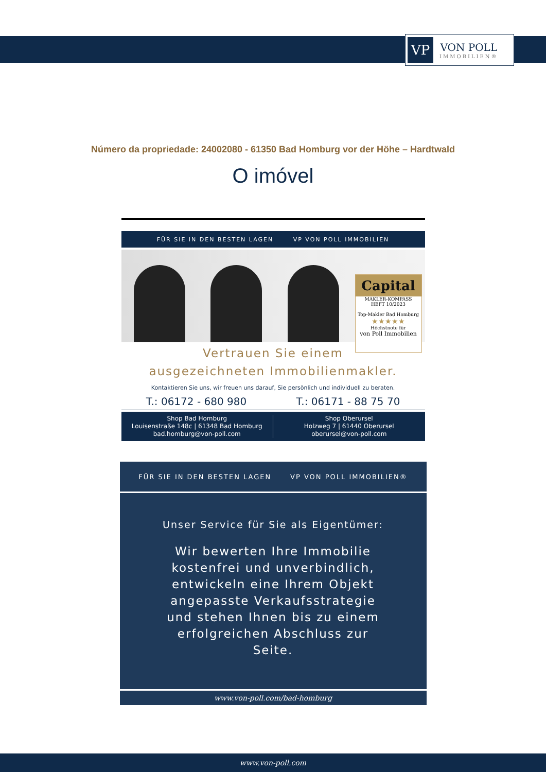VP
VON POLL
IMMOBILIEN®
Número da propriedade: 24002080 - 61350 Bad Homburg vor der Höhe – Hardtwald
O imóvel
FÜR SIE IN DEN BESTEN LAGEN VP VON POLL IMMOBILIEN
Capital
MAKLER-KOMPASS
HEFT 10/2023
Top-Makler Bad Homburg
★★★★★
Höchstnote für
von Poll Immobilien
Vertrauen Sie einem
ausgezeichneten Immobilienmakler.
Kontaktieren Sie uns, wir freuen uns darauf, Sie persönlich und individuell zu beraten.
T.: 06172 - 680 980 T.: 06171 - 88 75 70
Shop Bad Homburg
Louisenstraße 148c | 61348 Bad Homburg
bad.homburg@von-poll.com
Shop Oberursel
Holzweg 7 | 61440 Oberursel
oberursel@von-poll.com
FÜR SIE IN DEN BESTEN LAGEN VP VON POLL IMMOBILIEN®
Unser Service für Sie als Eigentümer:
Wir bewerten Ihre Immobilie kostenfrei und unverbindlich, entwickeln eine Ihrem Objekt angepasste Verkaufsstrategie und stehen Ihnen bis zu einem erfolgreichen Abschluss zur Seite.
www.von-poll.com/bad-homburg
www.von-poll.com